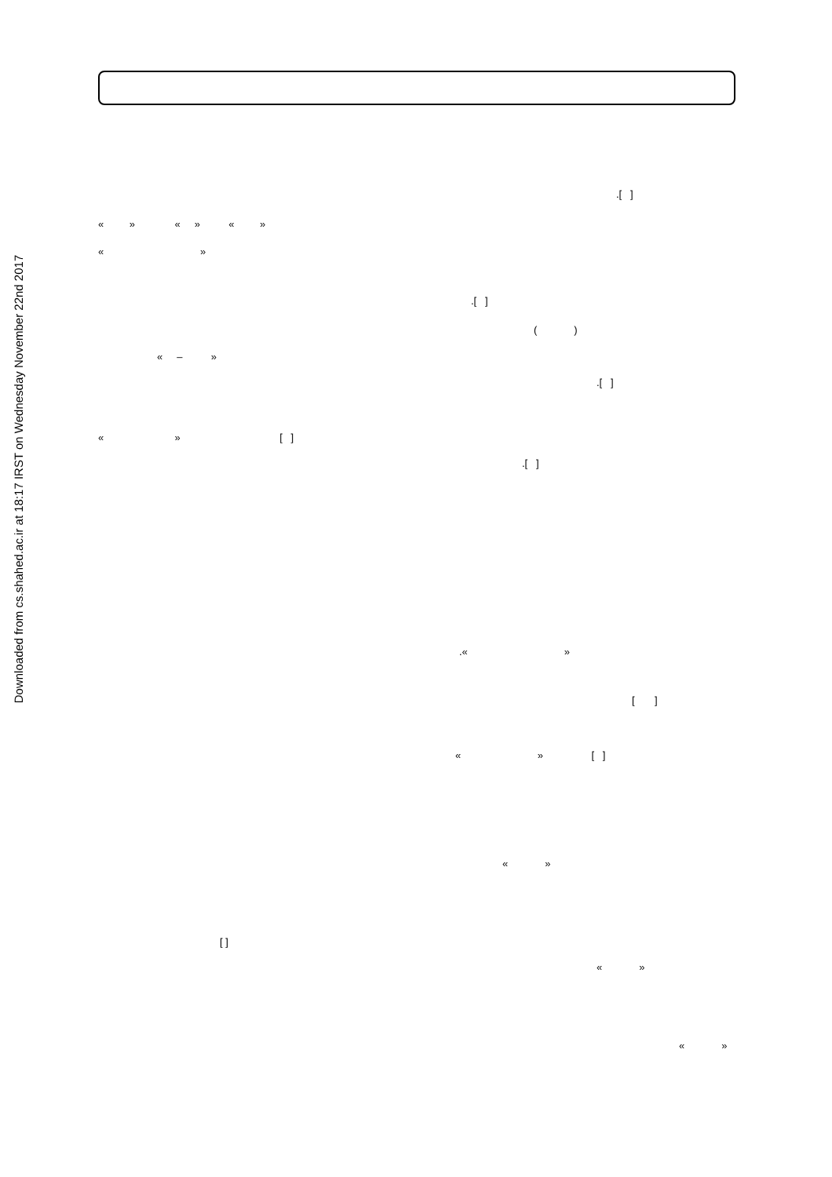Downloaded from cs.shahed.ac.ir at 18:17 IRST on Wednesday November 22nd 2017
.[ ]
« » « » « »
« »
.[ ]
( )
« – »
.[ ]
« » [ ]
.[ ]
.« »
[ ]
« » [ ]
« »
[ ]
« »
« »